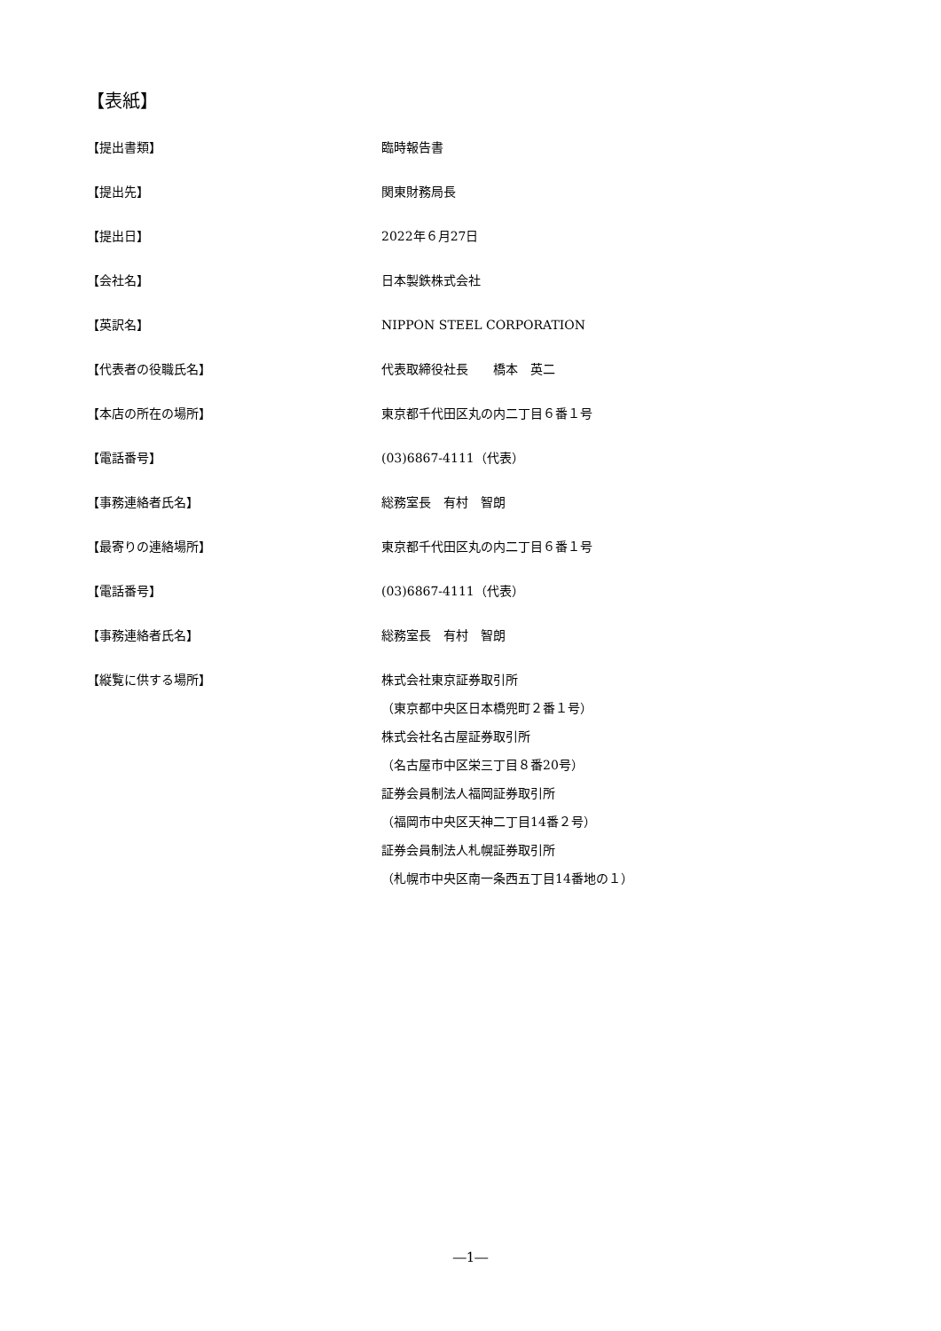【表紙】
【提出書類】 臨時報告書
【提出先】 関東財務局長
【提出日】 2022年６月27日
【会社名】 日本製鉄株式会社
【英訳名】 NIPPON STEEL CORPORATION
【代表者の役職氏名】 代表取締役社長　　橋本　英二
【本店の所在の場所】 東京都千代田区丸の内二丁目６番１号
【電話番号】 (03)6867-4111（代表）
【事務連絡者氏名】 総務室長　有村　智朗
【最寄りの連絡場所】 東京都千代田区丸の内二丁目６番１号
【電話番号】 (03)6867-4111（代表）
【事務連絡者氏名】 総務室長　有村　智朗
【縦覧に供する場所】 株式会社東京証券取引所
（東京都中央区日本橋兜町２番１号）
株式会社名古屋証券取引所
（名古屋市中区栄三丁目８番20号）
証券会員制法人福岡証券取引所
（福岡市中央区天神二丁目14番２号）
証券会員制法人札幌証券取引所
（札幌市中央区南一条西五丁目14番地の１）
―1―